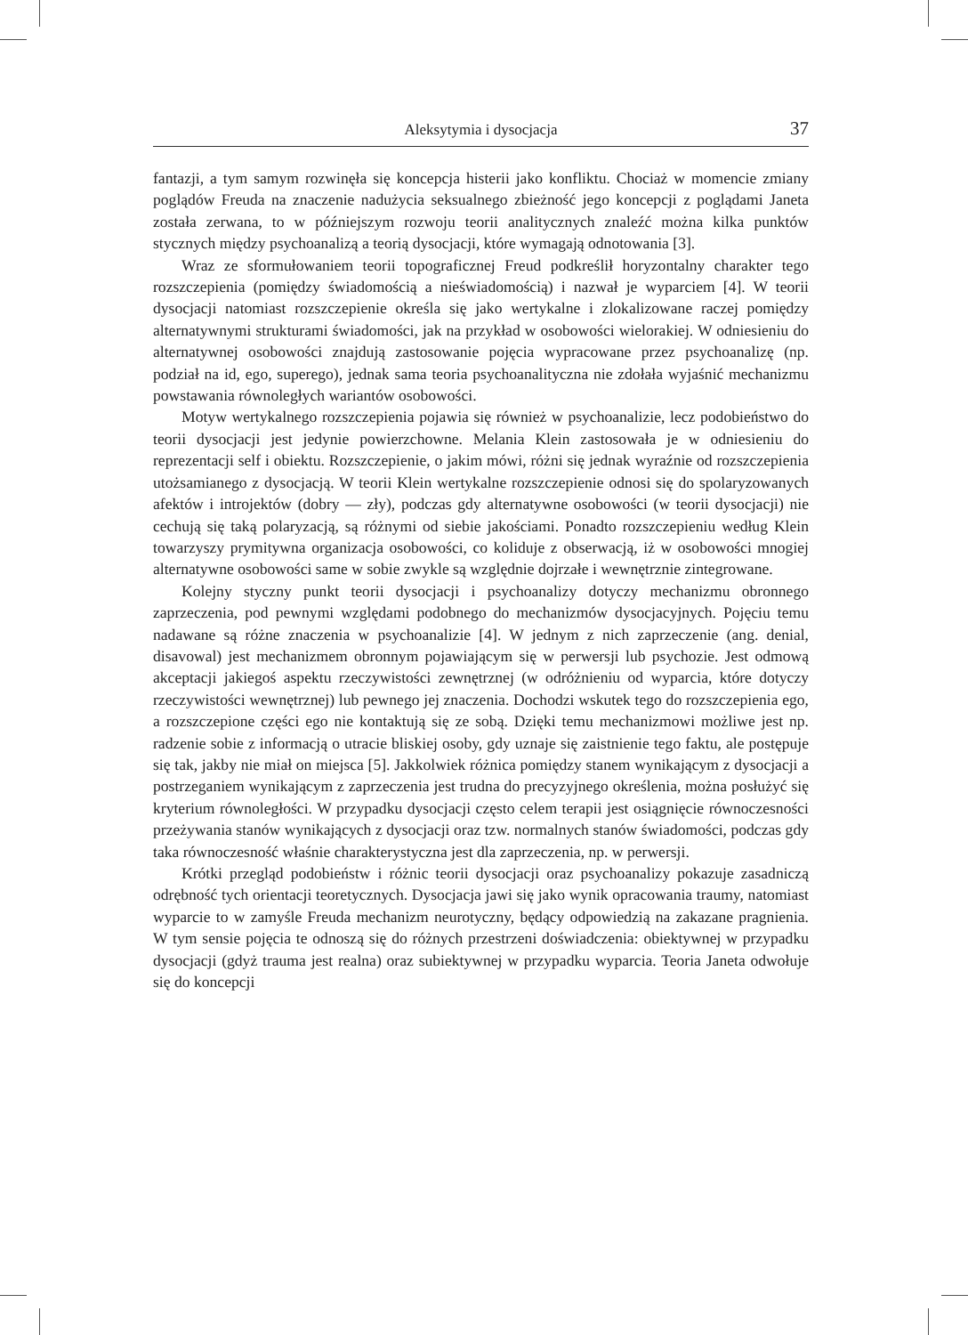Aleksytymia i dysocjacja 37
fantazji, a tym samym rozwinęła się koncepcja histerii jako konfliktu. Chociaż w momencie zmiany poglądów Freuda na znaczenie nadużycia seksualnego zbieżność jego koncepcji z poglądami Janeta została zerwana, to w późniejszym rozwoju teorii analitycznych znaleźć można kilka punktów stycznych między psychoanalizą a teorią dysocjacji, które wymagają odnotowania [3].
Wraz ze sformułowaniem teorii topograficznej Freud podkreślił horyzontalny charakter tego rozszczepienia (pomiędzy świadomością a nieświadomością) i nazwał je wyparciem [4]. W teorii dysocjacji natomiast rozszczepienie określa się jako wertykalne i zlokalizowane raczej pomiędzy alternatywnymi strukturami świadomości, jak na przykład w osobowości wielorakiej. W odniesieniu do alternatywnej osobowości znajdują zastosowanie pojęcia wypracowane przez psychoanalizę (np. podział na id, ego, superego), jednak sama teoria psychoanalityczna nie zdołała wyjaśnić mechanizmu powstawania równoległych wariantów osobowości.
Motyw wertykalnego rozszczepienia pojawia się również w psychoanalizie, lecz podobieństwo do teorii dysocjacji jest jedynie powierzchowne. Melania Klein zastosowała je w odniesieniu do reprezentacji self i obiektu. Rozszczepienie, o jakim mówi, różni się jednak wyraźnie od rozszczepienia utożsamianego z dysocjacją. W teorii Klein wertykalne rozszczepienie odnosi się do spolaryzowanych afektów i introjektów (dobry — zły), podczas gdy alternatywne osobowości (w teorii dysocjacji) nie cechują się taką polaryzacją, są różnymi od siebie jakościami. Ponadto rozszczepieniu według Klein towarzyszy prymitywna organizacja osobowości, co koliduje z obserwacją, iż w osobowości mnogiej alternatywne osobowości same w sobie zwykle są względnie dojrzałe i wewnętrznie zintegrowane.
Kolejny styczny punkt teorii dysocjacji i psychoanalizy dotyczy mechanizmu obronnego zaprzeczenia, pod pewnymi względami podobnego do mechanizmów dysocjacyjnych. Pojęciu temu nadawane są różne znaczenia w psychoanalizie [4]. W jednym z nich zaprzeczenie (ang. denial, disavowal) jest mechanizmem obronnym pojawiającym się w perwersji lub psychozie. Jest odmową akceptacji jakiegoś aspektu rzeczywistości zewnętrznej (w odróżnieniu od wyparcia, które dotyczy rzeczywistości wewnętrznej) lub pewnego jej znaczenia. Dochodzi wskutek tego do rozszczepienia ego, a rozszczepione części ego nie kontaktują się ze sobą. Dzięki temu mechanizmowi możliwe jest np. radzenie sobie z informacją o utracie bliskiej osoby, gdy uznaje się zaistnienie tego faktu, ale postępuje się tak, jakby nie miał on miejsca [5]. Jakkolwiek różnica pomiędzy stanem wynikającym z dysocjacji a postrzeganiem wynikającym z zaprzeczenia jest trudna do precyzyjnego określenia, można posłużyć się kryterium równoległości. W przypadku dysocjacji często celem terapii jest osiągnięcie równoczesności przeżywania stanów wynikających z dysocjacji oraz tzw. normalnych stanów świadomości, podczas gdy taka równoczesność właśnie charakterystyczna jest dla zaprzeczenia, np. w perwersji.
Krótki przegląd podobieństw i różnic teorii dysocjacji oraz psychoanalizy pokazuje zasadniczą odrębność tych orientacji teoretycznych. Dysocjacja jawi się jako wynik opracowania traumy, natomiast wyparcie to w zamyśle Freuda mechanizm neurotyczny, będący odpowiedzią na zakazane pragnienia. W tym sensie pojęcia te odnoszą się do różnych przestrzeni doświadczenia: obiektywnej w przypadku dysocjacji (gdyż trauma jest realna) oraz subiektywnej w przypadku wyparcia. Teoria Janeta odwołuje się do koncepcji